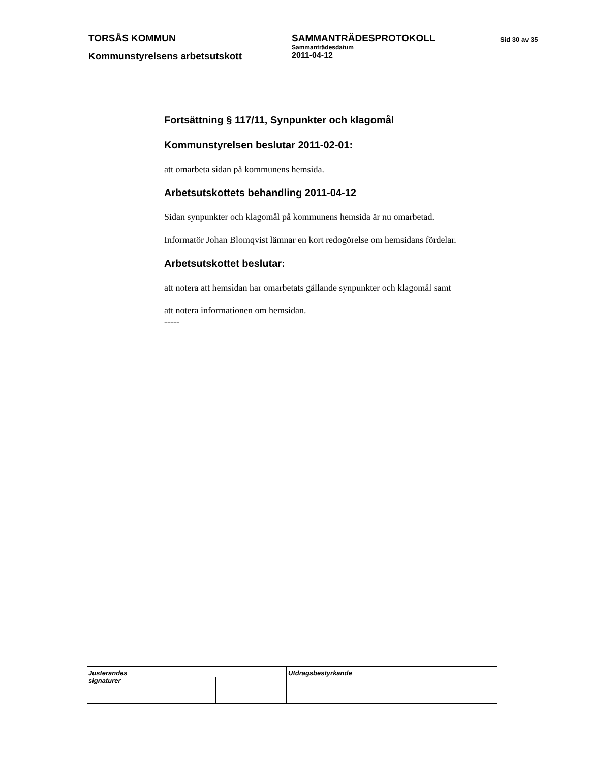TORSÅS KOMMUN SAMMANTRÄDESPROTOKOLL
Sammanträdesdatum
Sid 30 av 35
Kommunstyrelsens arbetsutskott
2011-04-12
Fortsättning § 117/11, Synpunkter och klagomål
Kommunstyrelsen beslutar 2011-02-01:
att omarbeta sidan på kommunens hemsida.
Arbetsutskottets behandling 2011-04-12
Sidan synpunkter och klagomål på kommunens hemsida är nu omarbetad.
Informatör Johan Blomqvist lämnar en kort redogörelse om hemsidans fördelar.
Arbetsutskottet beslutar:
att notera att hemsidan har omarbetats gällande synpunkter och klagomål samt
att notera informationen om hemsidan.
-----
Justerandes signaturer
Utdragsbestyrkande